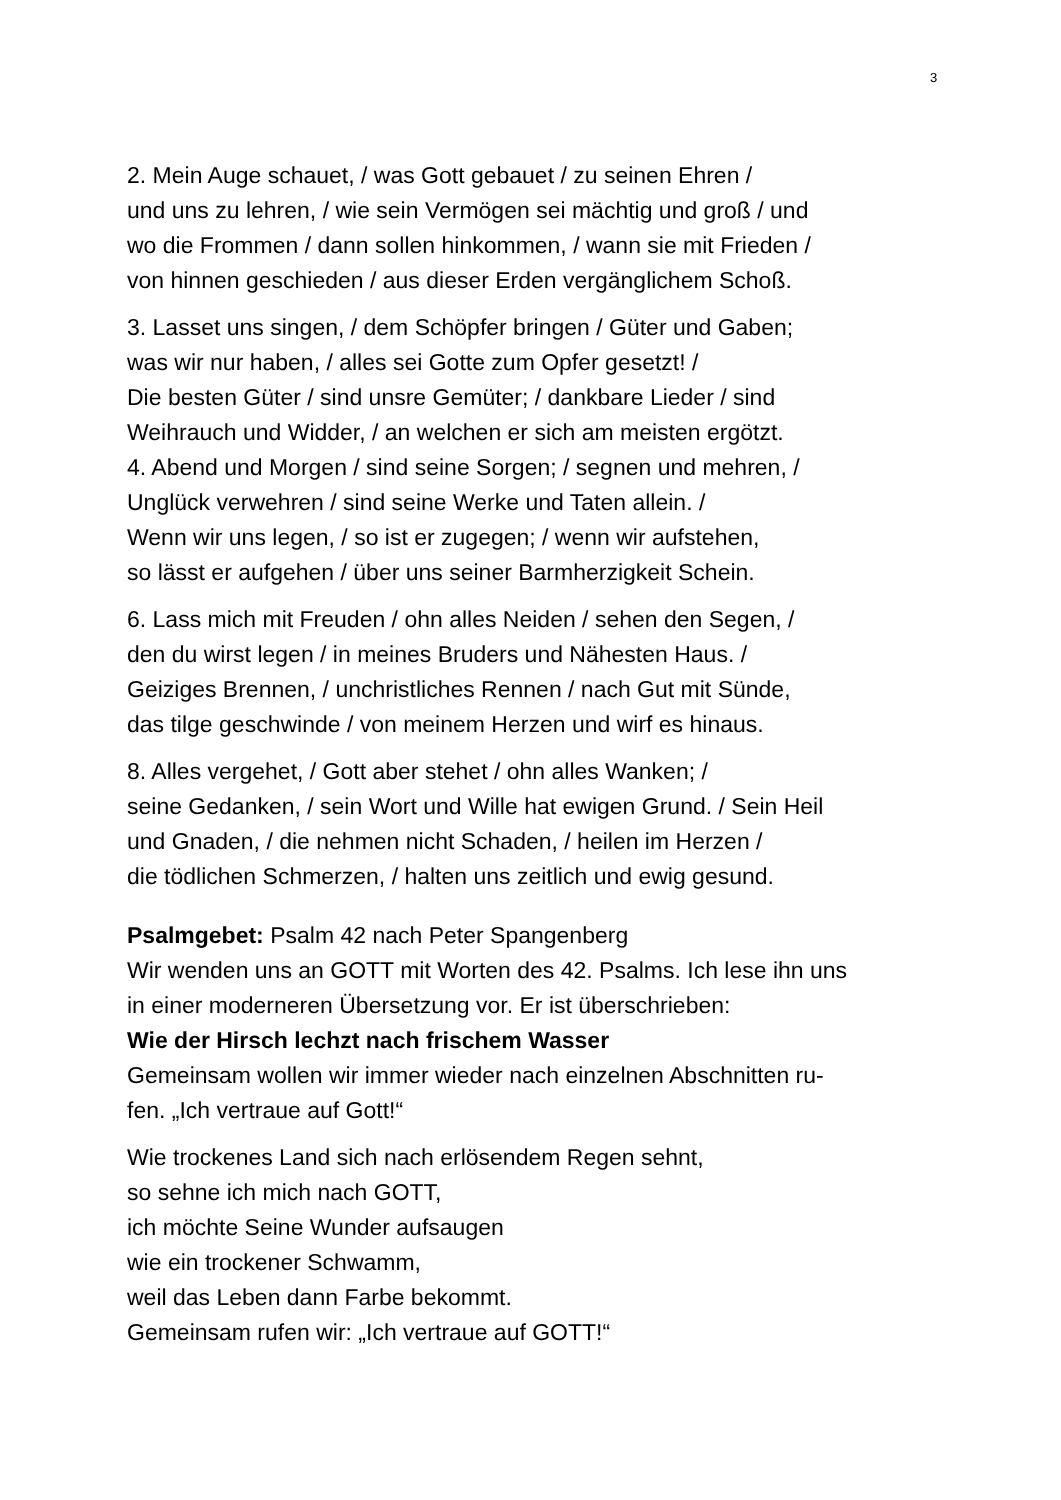3
2. Mein Auge schauet, / was Gott gebauet / zu seinen Ehren /
und uns zu lehren, / wie sein Vermögen sei mächtig und groß / und
wo die Frommen / dann sollen hinkommen, / wann sie mit Frieden /
von hinnen geschieden / aus dieser Erden vergänglichem Schoß.
3. Lasset uns singen, / dem Schöpfer bringen / Güter und Gaben;
was wir nur haben, / alles sei Gotte zum Opfer gesetzt! /
Die besten Güter / sind unsre Gemüter; / dankbare Lieder / sind
Weihrauch und Widder, / an welchen er sich am meisten ergötzt.
4. Abend und Morgen / sind seine Sorgen; / segnen und mehren, /
Unglück verwehren / sind seine Werke und Taten allein. /
Wenn wir uns legen, / so ist er zugegen; / wenn wir aufstehen,
so lässt er aufgehen / über uns seiner Barmherzigkeit Schein.
6. Lass mich mit Freuden / ohn alles Neiden / sehen den Segen, /
den du wirst legen / in meines Bruders und Nähesten Haus. /
Geiziges Brennen, / unchristliches Rennen / nach Gut mit Sünde,
das tilge geschwinde / von meinem Herzen und wirf es hinaus.
8. Alles vergehet, / Gott aber stehet / ohn alles Wanken; /
seine Gedanken, / sein Wort und Wille hat ewigen Grund. / Sein Heil
und Gnaden, / die nehmen nicht Schaden, / heilen im Herzen /
die tödlichen Schmerzen, / halten uns zeitlich und ewig gesund.
Psalmgebet: Psalm 42 nach Peter Spangenberg
Wir wenden uns an GOTT mit Worten des 42. Psalms. Ich lese ihn uns
in einer moderneren Übersetzung vor. Er ist überschrieben:
Wie der Hirsch lechzt nach frischem Wasser
Gemeinsam wollen wir immer wieder nach einzelnen Abschnitten ru-
fen. „Ich vertraue auf Gott!“
Wie trockenes Land sich nach erlösendem Regen sehnt,
so sehne ich mich nach GOTT,
ich möchte Seine Wunder aufsaugen
wie ein trockener Schwamm,
weil das Leben dann Farbe bekommt.
Gemeinsam rufen wir: „Ich vertraue auf GOTT!“